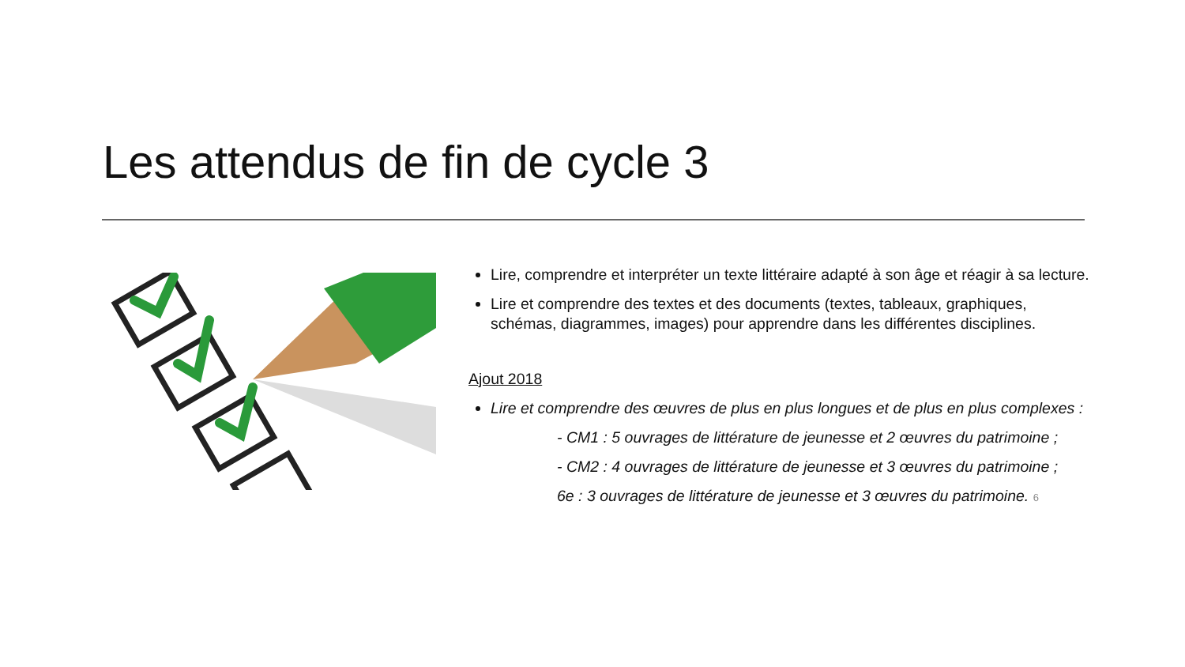Les attendus de fin de cycle 3
Lire, comprendre et interpréter un texte littéraire adapté à son âge et réagir à sa lecture.
Lire et comprendre des textes et des documents (textes, tableaux, graphiques, schémas, diagrammes, images) pour apprendre dans les différentes disciplines.
Ajout 2018
Lire et comprendre des œuvres de plus en plus longues et de plus en plus complexes :
- CM1 : 5 ouvrages de littérature de jeunesse et 2 œuvres du patrimoine ;
- CM2 : 4 ouvrages de littérature de jeunesse et 3 œuvres du patrimoine ;
6e : 3 ouvrages de littérature de jeunesse et 3 œuvres du patrimoine. 6